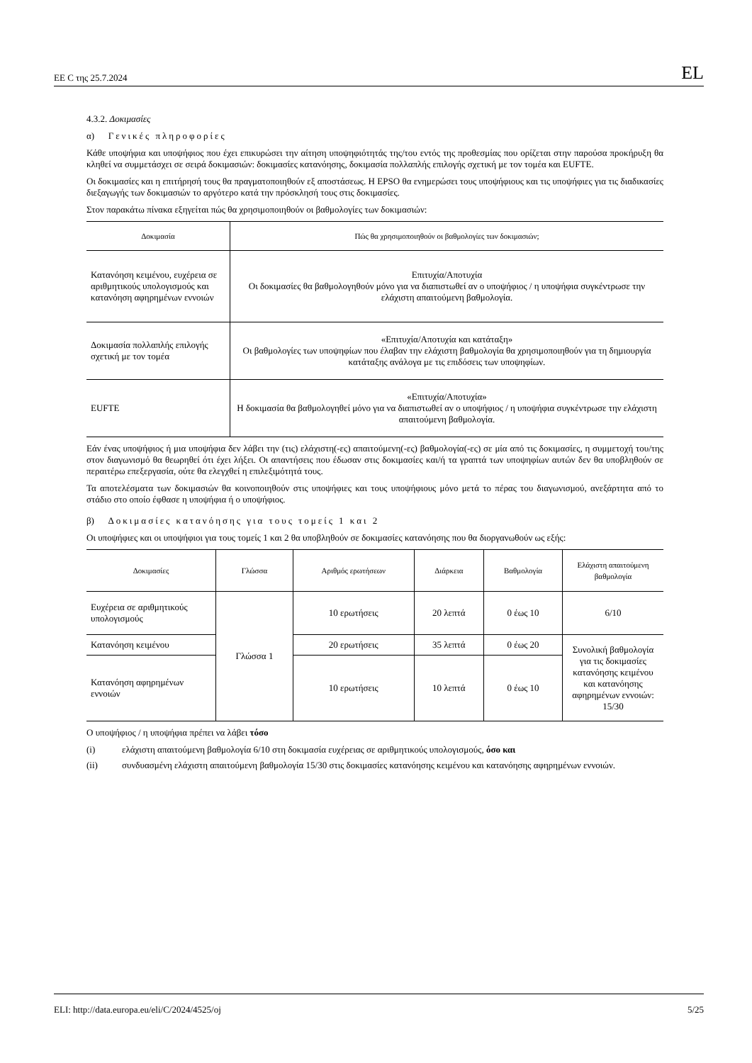ΕΕ C της 25.7.2024 EL
4.3.2. Δοκιμασίες
α) Γενικές πληροφορίες
Κάθε υποψήφια και υποψήφιος που έχει επικυρώσει την αίτηση υποψηφιότητάς της/του εντός της προθεσμίας που ορίζεται στην παρούσα προκήρυξη θα κληθεί να συμμετάσχει σε σειρά δοκιμασιών: δοκιμασίες κατανόησης, δοκιμασία πολλαπλής επιλογής σχετική με τον τομέα και EUFTE.
Οι δοκιμασίες και η επιτήρησή τους θα πραγματοποιηθούν εξ αποστάσεως. Η EPSO θα ενημερώσει τους υποψήφιους και τις υποψήφιες για τις διαδικασίες διεξαγωγής των δοκιμασιών το αργότερο κατά την πρόσκλησή τους στις δοκιμασίες.
Στον παρακάτω πίνακα εξηγείται πώς θα χρησιμοποιηθούν οι βαθμολογίες των δοκιμασιών:
| Δοκιμασία | Πώς θα χρησιμοποιηθούν οι βαθμολογίες των δοκιμασιών; |
| --- | --- |
| Κατανόηση κειμένου, ευχέρεια σε αριθμητικούς υπολογισμούς και κατανόηση αφηρημένων εννοιών | Επιτυχία/Αποτυχία Οι δοκιμασίες θα βαθμολογηθούν μόνο για να διαπιστωθεί αν ο υποψήφιος / η υποψήφια συγκέντρωσε την ελάχιστη απαιτούμενη βαθμολογία. |
| Δοκιμασία πολλαπλής επιλογής σχετική με τον τομέα | «Επιτυχία/Αποτυχία και κατάταξη» Οι βαθμολογίες των υποψηφίων που έλαβαν την ελάχιστη βαθμολογία θα χρησιμοποιηθούν για τη δημιουργία κατάταξης ανάλογα με τις επιδόσεις των υποψηφίων. |
| EUFTE | «Επιτυχία/Αποτυχία» Η δοκιμασία θα βαθμολογηθεί μόνο για να διαπιστωθεί αν ο υποψήφιος / η υποψήφια συγκέντρωσε την ελάχιστη απαιτούμενη βαθμολογία. |
Εάν ένας υποψήφιος ή μια υποψήφια δεν λάβει την (τις) ελάχιστη(-ες) απαιτούμενη(-ες) βαθμολογία(-ες) σε μία από τις δοκιμασίες, η συμμετοχή του/της στον διαγωνισμό θα θεωρηθεί ότι έχει λήξει. Οι απαντήσεις που έδωσαν στις δοκιμασίες και/ή τα γραπτά των υποψηφίων αυτών δεν θα υποβληθούν σε περαιτέρω επεξεργασία, ούτε θα ελεγχθεί η επιλεξιμότητά τους.
Τα αποτελέσματα των δοκιμασιών θα κοινοποιηθούν στις υποψήφιες και τους υποψήφιους μόνο μετά το πέρας του διαγωνισμού, ανεξάρτητα από το στάδιο στο οποίο έφθασε η υποψήφια ή ο υποψήφιος.
β) Δοκιμασίες κατανόησης για τους τομείς 1 και 2
Οι υποψήφιες και οι υποψήφιοι για τους τομείς 1 και 2 θα υποβληθούν σε δοκιμασίες κατανόησης που θα διοργανωθούν ως εξής:
| Δοκιμασίες | Γλώσσα | Αριθμός ερωτήσεων | Διάρκεια | Βαθμολογία | Ελάχιστη απαιτούμενη βαθμολογία |
| --- | --- | --- | --- | --- | --- |
| Ευχέρεια σε αριθμητικούς υπολογισμούς | Γλώσσα 1 | 10 ερωτήσεις | 20 λεπτά | 0 έως 10 | 6/10 |
| Κατανόηση κειμένου | | 20 ερωτήσεις | 35 λεπτά | 0 έως 20 | Συνολική βαθμολογία για τις δοκιμασίες κατανόησης κειμένου και κατανόησης αφηρημένων εννοιών: 15/30 |
| Κατανόηση αφηρημένων εννοιών | | 10 ερωτήσεις | 10 λεπτά | 0 έως 10 | |
Ο υποψήφιος / η υποψήφια πρέπει να λάβει τόσο
(i) ελάχιστη απαιτούμενη βαθμολογία 6/10 στη δοκιμασία ευχέρειας σε αριθμητικούς υπολογισμούς, όσο και
(ii) συνδυασμένη ελάχιστη απαιτούμενη βαθμολογία 15/30 στις δοκιμασίες κατανόησης κειμένου και κατανόησης αφηρημένων εννοιών.
ELI: http://data.europa.eu/eli/C/2024/4525/oj 5/25